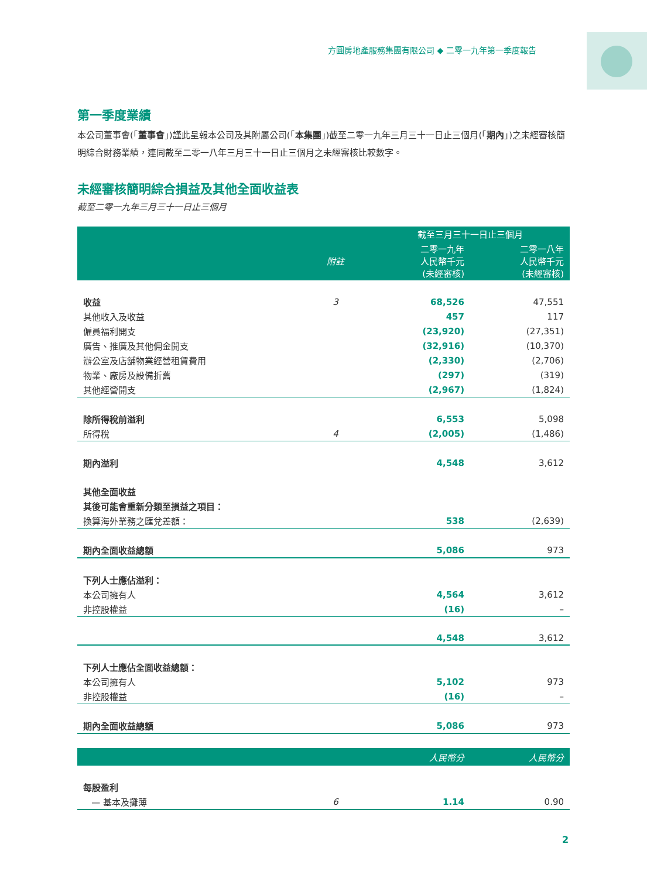方圓房地產服務集團有限公司 ◆ 二零一九年第一季度報告
第一季度業績
本公司董事會(「董事會」)謹此呈報本公司及其附屬公司(「本集團」)截至二零一九年三月三十一日止三個月(「期內」)之未經審核簡明綜合財務業績，連同截至二零一八年三月三十一日止三個月之未經審核比較數字。
未經審核簡明綜合損益及其他全面收益表
截至二零一九年三月三十一日止三個月
| | | 截至三月三十一日止三個月 | |
| --- | --- | --- | --- |
| | 附註 | 二零一九年 人民幣千元 (未經審核) | 二零一八年 人民幣千元 (未經審核) |
| 收益 | 3 | 68,526 | 47,551 |
| 其他收入及收益 | | 457 | 117 |
| 僱員福利開支 | | (23,920) | (27,351) |
| 廣告、推廣及其他佣金開支 | | (32,916) | (10,370) |
| 辦公室及店舖物業經營租賃費用 | | (2,330) | (2,706) |
| 物業、廠房及設備折舊 | | (297) | (319) |
| 其他經營開支 | | (2,967) | (1,824) |
| 除所得稅前溢利 | | 6,553 | 5,098 |
| 所得稅 | 4 | (2,005) | (1,486) |
| 期內溢利 | | 4,548 | 3,612 |
| 其他全面收益 | | | |
| 其後可能會重新分類至損益之項目： | | | |
| 換算海外業務之匯兌差額： | | 538 | (2,639) |
| 期內全面收益總額 | | 5,086 | 973 |
| 下列人士應佔溢利： | | | |
| 本公司擁有人 | | 4,564 | 3,612 |
| 非控股權益 | | (16) | – |
| | | 4,548 | 3,612 |
| 下列人士應佔全面收益總額： | | | |
| 本公司擁有人 | | 5,102 | 973 |
| 非控股權益 | | (16) | – |
| 期內全面收益總額 | | 5,086 | 973 |
| | | 人民幣分 | 人民幣分 |
| 每股盈利 | | | |
| — 基本及攤薄 | 6 | 1.14 | 0.90 |
2